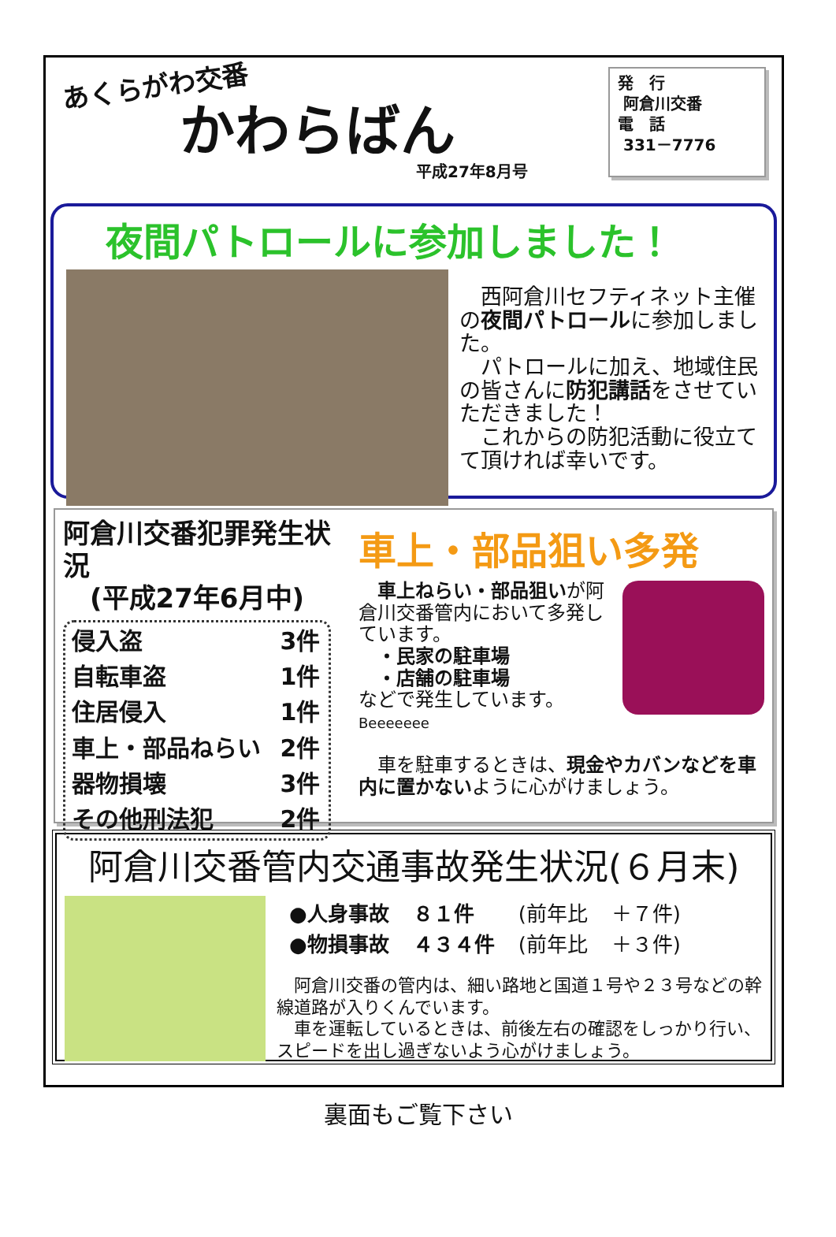あくらがわ交番
かわらばん
平成27年8月号
発　行
阿倉川交番
電　話
331－7776
夜間パトロールに参加しました！
　西阿倉川セフティネット主催の夜間パトロールに参加しました。
　パトロールに加え、地域住民の皆さんに防犯講話をさせていただきました！
　これからの防犯活動に役立てて頂ければ幸いです。
阿倉川交番犯罪発生状況
　(平成27年6月中)
| 侵入盗 | 3件 |
| 自転車盗 | 1件 |
| 住居侵入 | 1件 |
| 車上・部品ねらい | 2件 |
| 器物損壊 | 3件 |
| その他刑法犯 | 2件 |
車上・部品狙い多発
　車上ねらい・部品狙いが阿倉川交番管内において多発しています。
　・民家の駐車場
　・店舗の駐車場
などで発生しています。
Beeeeeee
　車を駐車するときは、現金やカバンなどを車内に置かないように心がけましょう。
阿倉川交番管内交通事故発生状況(６月末)
| ●人身事故 | ８１件 | (前年比 | ＋７件) |
| ●物損事故 | ４３４件 | (前年比 | ＋３件) |
　阿倉川交番の管内は、細い路地と国道１号や２３号などの幹線道路が入りくんでいます。
　車を運転しているときは、前後左右の確認をしっかり行い、スピードを出し過ぎないよう心がけましょう。
裏面もご覧下さい